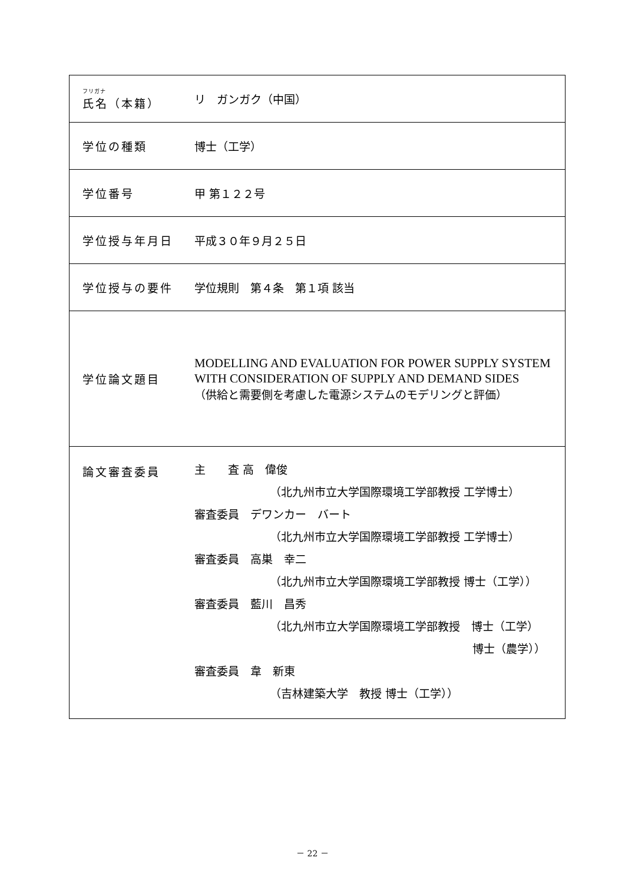| フリガナ 氏名（本籍） | リ ガンガク（中国） |
| 学位の種類 | 博士（工学） |
| 学位番号 | 甲 第１２２号 |
| 学位授与年月日 | 平成３０年９月２５日 |
| 学位授与の要件 | 学位規則 第４条 第１項 該当 |
| 学位論文題目 | MODELLING AND EVALUATION FOR POWER SUPPLY SYSTEM WITH CONSIDERATION OF SUPPLY AND DEMAND SIDES （供給と需要側を考慮した電源システムのモデリングと評価） |
| 論文審査委員 | 主 査 高 偉俊 （北九州市立大学国際環境工学部教授 工学博士） 審査委員 デワンカー バート （北九州市立大学国際環境工学部教授 工学博士） 審査委員 高巣 幸二 （北九州市立大学国際環境工学部教授 博士（工学）） 審査委員 藍川 昌秀 （北九州市立大学国際環境工学部教授 博士（工学） 博士（農学）） 審査委員 韋 新東 （吉林建築大学 教授 博士（工学）） |
－ 22 －